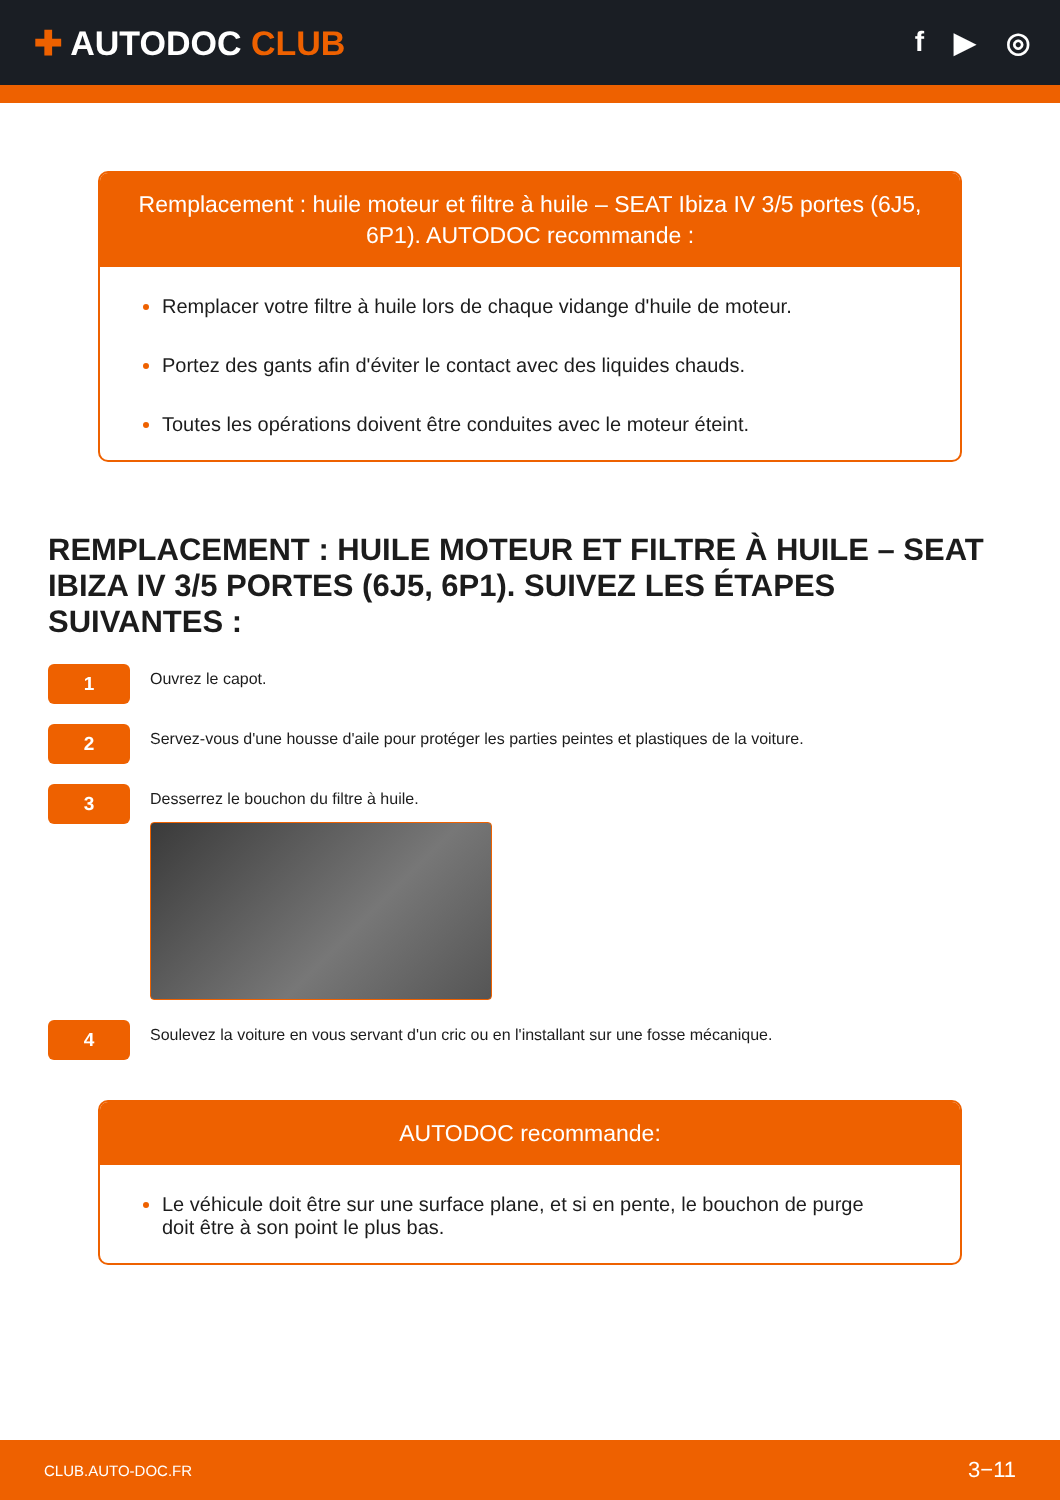✚ AUTODOC CLUB
f ▶ ◎
Remplacement : huile moteur et filtre à huile – SEAT Ibiza IV 3/5 portes (6J5, 6P1). AUTODOC recommande :
Remplacer votre filtre à huile lors de chaque vidange d'huile de moteur.
Portez des gants afin d'éviter le contact avec des liquides chauds.
Toutes les opérations doivent être conduites avec le moteur éteint.
REMPLACEMENT : HUILE MOTEUR ET FILTRE À HUILE – SEAT IBIZA IV 3/5 PORTES (6J5, 6P1). SUIVEZ LES ÉTAPES SUIVANTES :
1
Ouvrez le capot.
2
Servez-vous d'une housse d'aile pour protéger les parties peintes et plastiques de la voiture.
3
Desserrez le bouchon du filtre à huile.
4
Soulevez la voiture en vous servant d'un cric ou en l'installant sur une fosse mécanique.
AUTODOC recommande:
Le véhicule doit être sur une surface plane, et si en pente, le bouchon de purge doit être à son point le plus bas.
CLUB.AUTO-DOC.FR 3−11